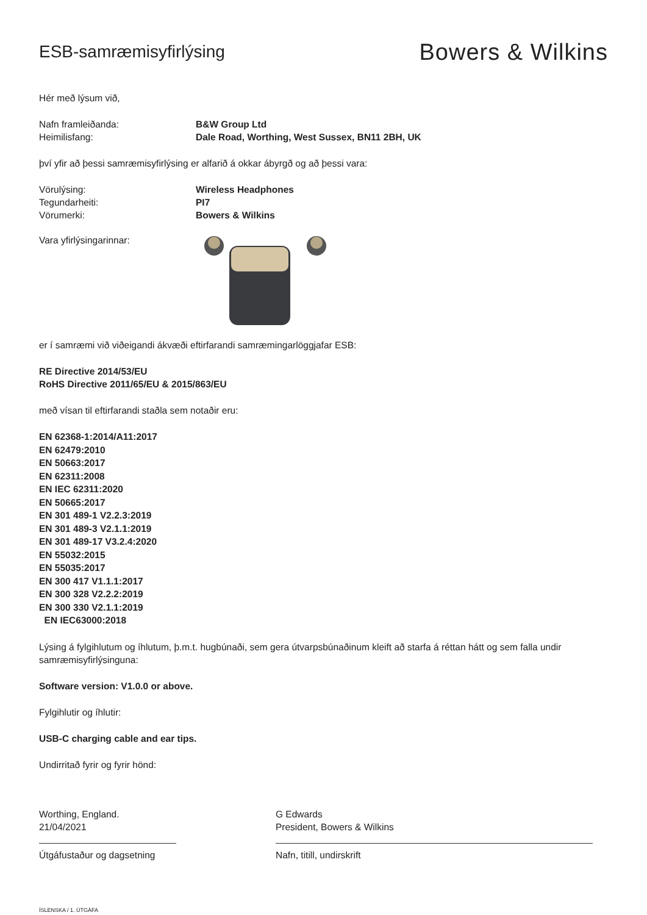ESB-samræmisyfirlýsing
Bowers & Wilkins
Hér með lýsum við,
Nafn framleiðanda: B&W Group Ltd
Heimilisfang: Dale Road, Worthing, West Sussex, BN11 2BH, UK
því yfir að þessi samræmisyfirlýsing er alfarið á okkar ábyrgð og að þessi vara:
Vörulýsing: Wireless Headphones
Tegundarheiti: PI7
Vörumerki: Bowers & Wilkins
Vara yfirlýsingarinnar:
er í samræmi við viðeigandi ákvæði eftirfarandi samræmingarlöggjafar ESB:
RE Directive 2014/53/EU
RoHS Directive 2011/65/EU & 2015/863/EU
með vísan til eftirfarandi staðla sem notaðir eru:
EN 62368-1:2014/A11:2017
EN 62479:2010
EN 50663:2017
EN 62311:2008
EN IEC 62311:2020
EN 50665:2017
EN 301 489-1 V2.2.3:2019
EN 301 489-3 V2.1.1:2019
EN 301 489-17 V3.2.4:2020
EN 55032:2015
EN 55035:2017
EN 300 417 V1.1.1:2017
EN 300 328 V2.2.2:2019
EN 300 330 V2.1.1:2019
EN IEC63000:2018
Lýsing á fylgihlutum og íhlutum, þ.m.t. hugbúnaði, sem gera útvarpsbúnaðinum kleift að starfa á réttan hátt og sem falla undir samræmisyfirlýsinguna:
Software version: V1.0.0 or above.
Fylgihlutir og íhlutir:
USB-C charging cable and ear tips.
Undirritað fyrir og fyrir hönd:
Worthing, England.
21/04/2021
Útgáfustaður og dagsetning
G Edwards
President, Bowers & Wilkins
Nafn, titill, undirskrift
ÍSLENSKA / 1. ÚTGÁFA